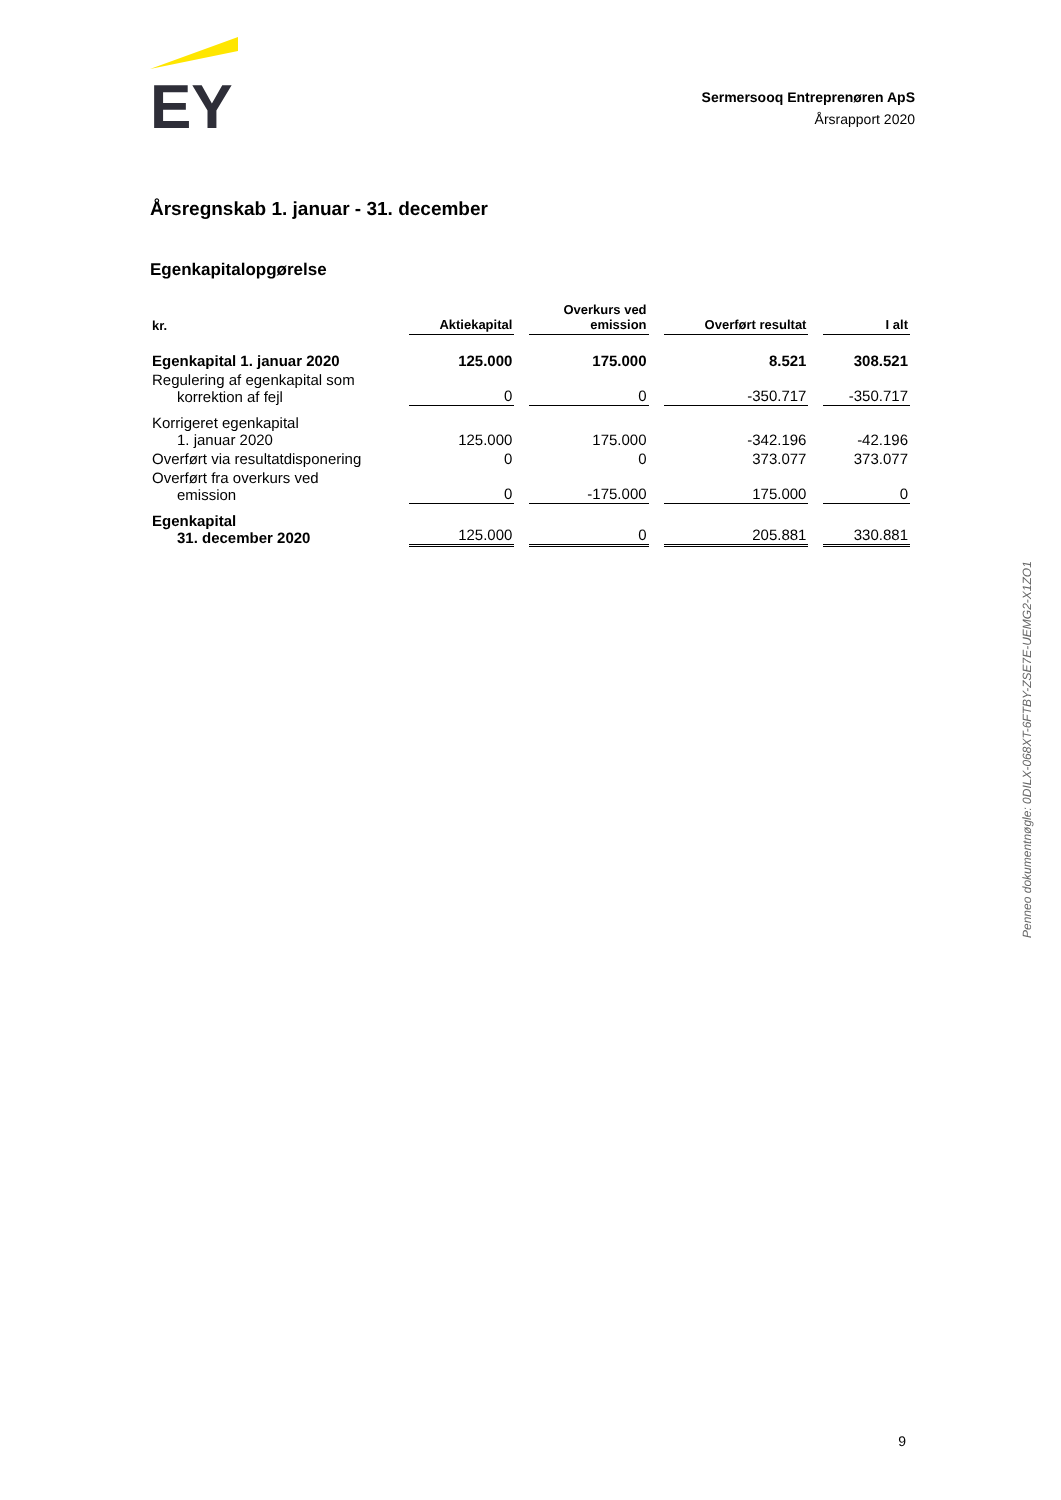EY
Sermersooq Entreprenøren ApS
Årsrapport 2020
Årsregnskab 1. januar - 31. december
Egenkapitalopgørelse
| kr. | Aktiekapital | Overkurs ved emission | Overført resultat | I alt |
| --- | --- | --- | --- | --- |
| Egenkapital 1. januar 2020 | 125.000 | 175.000 | 8.521 | 308.521 |
| Regulering af egenkapital som korrektion af fejl | 0 | 0 | -350.717 | -350.717 |
| Korrigeret egenkapital 1. januar 2020 | 125.000 | 175.000 | -342.196 | -42.196 |
| Overført via resultatdisponering | 0 | 0 | 373.077 | 373.077 |
| Overført fra overkurs ved emission | 0 | -175.000 | 175.000 | 0 |
| Egenkapital 31. december 2020 | 125.000 | 0 | 205.881 | 330.881 |
Penneo dokumentnøgle: 0DILX-068XT-6FTBY-ZSE7E-UEMG2-X1ZO1
9